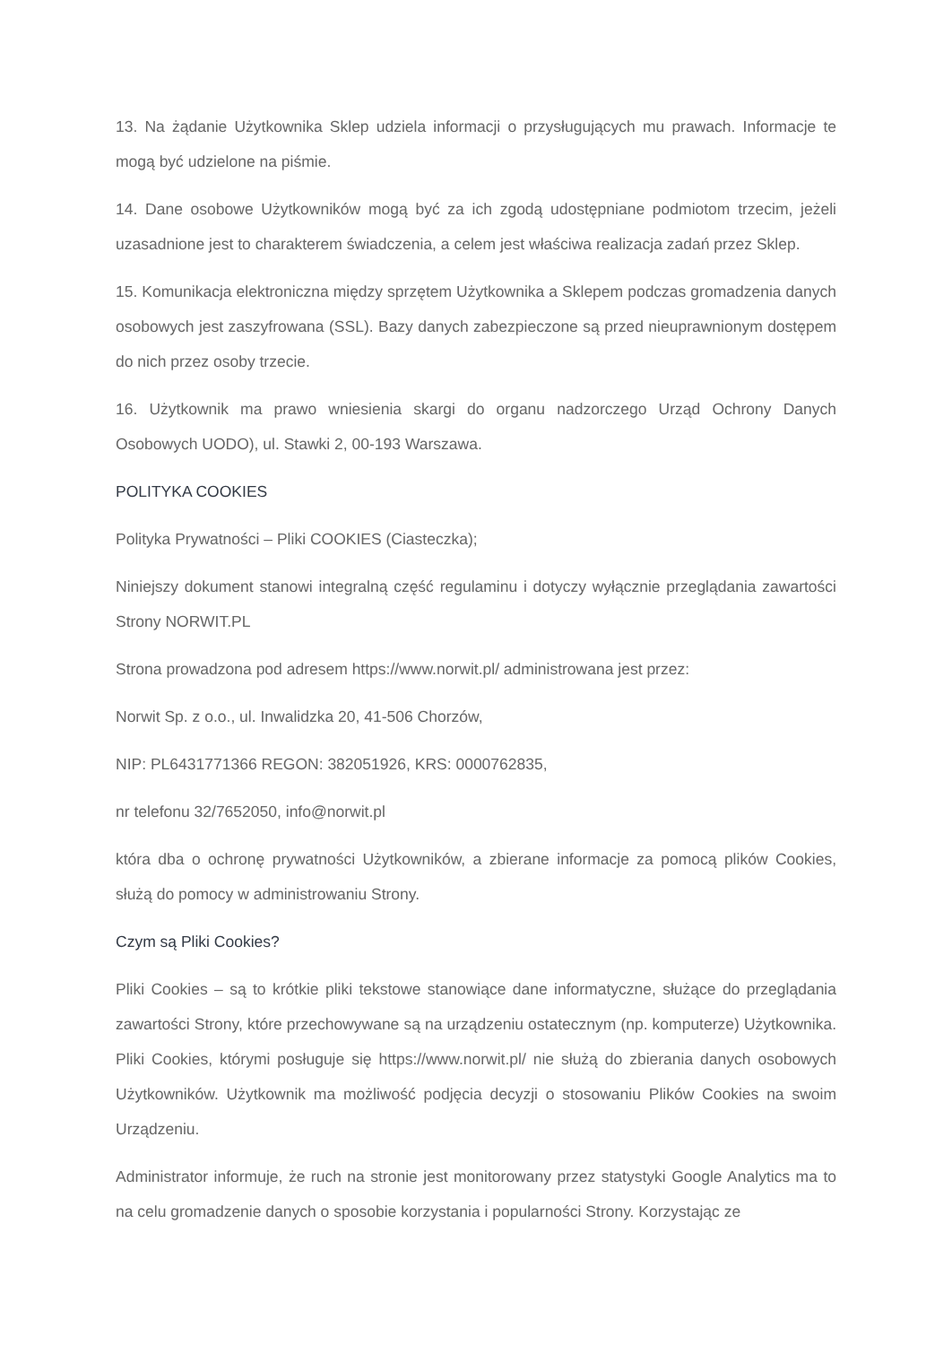13. Na żądanie Użytkownika Sklep udziela informacji o przysługujących mu prawach. Informacje te mogą być udzielone na piśmie.
14. Dane osobowe Użytkowników mogą być za ich zgodą udostępniane podmiotom trzecim, jeżeli uzasadnione jest to charakterem świadczenia, a celem jest właściwa realizacja zadań przez Sklep.
15. Komunikacja elektroniczna między sprzętem Użytkownika a Sklepem podczas gromadzenia danych osobowych jest zaszyfrowana (SSL). Bazy danych zabezpieczone są przed nieuprawnionym dostępem do nich przez osoby trzecie.
16. Użytkownik ma prawo wniesienia skargi do organu nadzorczego Urząd Ochrony Danych Osobowych UODO), ul. Stawki 2, 00-193 Warszawa.
POLITYKA COOKIES
Polityka Prywatności – Pliki COOKIES (Ciasteczka);
Niniejszy dokument stanowi integralną część regulaminu i dotyczy wyłącznie przeglądania zawartości Strony NORWIT.PL
Strona prowadzona pod adresem https://www.norwit.pl/ administrowana jest przez:
Norwit Sp. z o.o., ul. Inwalidzka 20, 41-506 Chorzów,
NIP: PL6431771366 REGON: 382051926, KRS: 0000762835,
nr telefonu 32/7652050, info@norwit.pl
która dba o ochronę prywatności Użytkowników, a zbierane informacje za pomocą plików Cookies, służą do pomocy w administrowaniu Strony.
Czym są Pliki Cookies?
Pliki Cookies – są to krótkie pliki tekstowe stanowiące dane informatyczne, służące do przeglądania zawartości Strony, które przechowywane są na urządzeniu ostatecznym (np. komputerze) Użytkownika. Pliki Cookies, którymi posługuje się https://www.norwit.pl/ nie służą do zbierania danych osobowych Użytkowników. Użytkownik ma możliwość podjęcia decyzji o stosowaniu Plików Cookies na swoim Urządzeniu.
Administrator informuje, że ruch na stronie jest monitorowany przez statystyki Google Analytics ma to na celu gromadzenie danych o sposobie korzystania i popularności Strony. Korzystając ze